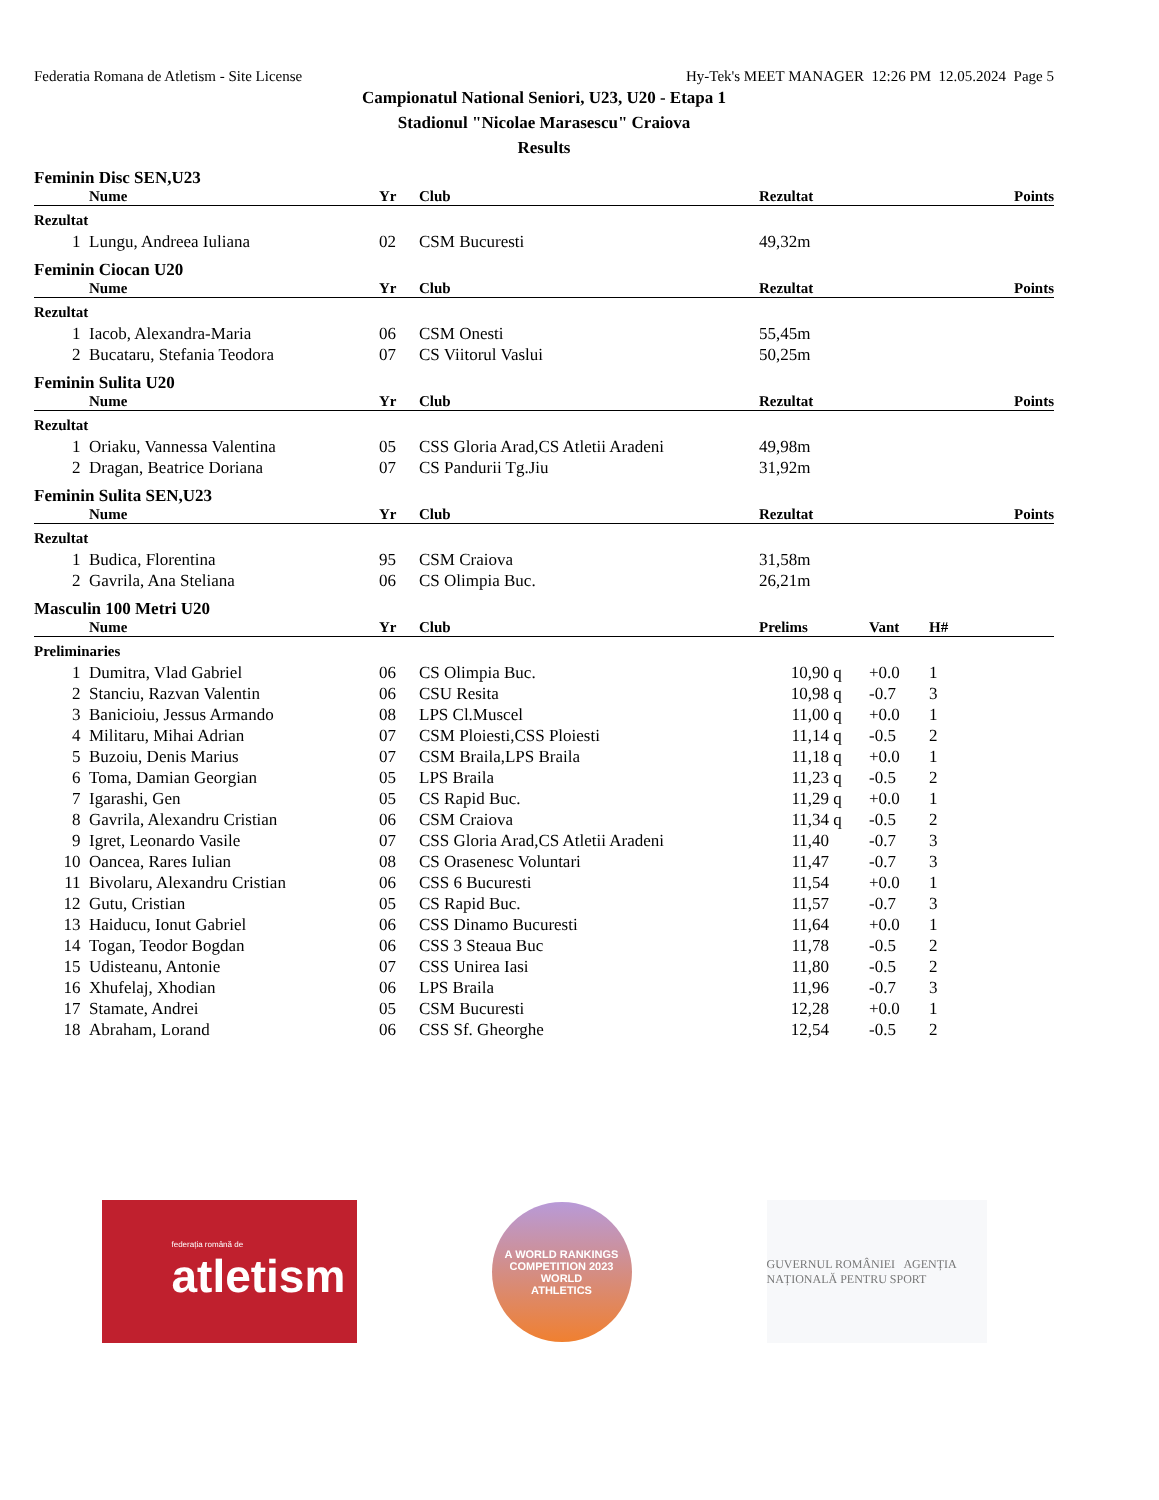Federatia Romana de Atletism - Site License Hy-Tek's MEET MANAGER 12:26 PM 12.05.2024 Page 5
Campionatul National Seniori, U23, U20 - Etapa 1
Stadionul "Nicolae Marasescu" Craiova
Results
Feminin Disc SEN,U23
| | Nume | Yr | Club | Rezultat | Points |
| --- | --- | --- | --- | --- | --- |
| Rezultat | | | | | |
| 1 | Lungu, Andreea Iuliana | 02 | CSM Bucuresti | 49,32m | |
Feminin Ciocan U20
| | Nume | Yr | Club | Rezultat | Points |
| --- | --- | --- | --- | --- | --- |
| Rezultat | | | | | |
| 1 | Iacob, Alexandra-Maria | 06 | CSM Onesti | 55,45m | |
| 2 | Bucataru, Stefania Teodora | 07 | CS Viitorul Vaslui | 50,25m | |
Feminin Sulita U20
| | Nume | Yr | Club | Rezultat | Points |
| --- | --- | --- | --- | --- | --- |
| Rezultat | | | | | |
| 1 | Oriaku, Vannessa Valentina | 05 | CSS Gloria Arad,CS Atletii Aradeni | 49,98m | |
| 2 | Dragan, Beatrice Doriana | 07 | CS Pandurii Tg.Jiu | 31,92m | |
Feminin Sulita SEN,U23
| | Nume | Yr | Club | Rezultat | Points |
| --- | --- | --- | --- | --- | --- |
| Rezultat | | | | | |
| 1 | Budica, Florentina | 95 | CSM Craiova | 31,58m | |
| 2 | Gavrila, Ana Steliana | 06 | CS Olimpia Buc. | 26,21m | |
Masculin 100 Metri U20
| | Nume | Yr | Club | Prelims | | Vant | H# |
| --- | --- | --- | --- | --- | --- | --- | --- |
| Preliminaries | | | | | | | |
| 1 | Dumitra, Vlad Gabriel | 06 | CS Olimpia Buc. | 10,90 | q | +0.0 | 1 |
| 2 | Stanciu, Razvan Valentin | 06 | CSU Resita | 10,98 | q | -0.7 | 3 |
| 3 | Banicioiu, Jessus Armando | 08 | LPS Cl.Muscel | 11,00 | q | +0.0 | 1 |
| 4 | Militaru, Mihai Adrian | 07 | CSM Ploiesti,CSS Ploiesti | 11,14 | q | -0.5 | 2 |
| 5 | Buzoiu, Denis Marius | 07 | CSM Braila,LPS Braila | 11,18 | q | +0.0 | 1 |
| 6 | Toma, Damian Georgian | 05 | LPS Braila | 11,23 | q | -0.5 | 2 |
| 7 | Igarashi, Gen | 05 | CS Rapid Buc. | 11,29 | q | +0.0 | 1 |
| 8 | Gavrila, Alexandru Cristian | 06 | CSM Craiova | 11,34 | q | -0.5 | 2 |
| 9 | Igret, Leonardo Vasile | 07 | CSS Gloria Arad,CS Atletii Aradeni | 11,40 | | -0.7 | 3 |
| 10 | Oancea, Rares Iulian | 08 | CS Orasenesc Voluntari | 11,47 | | -0.7 | 3 |
| 11 | Bivolaru, Alexandru Cristian | 06 | CSS 6 Bucuresti | 11,54 | | +0.0 | 1 |
| 12 | Gutu, Cristian | 05 | CS Rapid Buc. | 11,57 | | -0.7 | 3 |
| 13 | Haiducu, Ionut Gabriel | 06 | CSS Dinamo Bucuresti | 11,64 | | +0.0 | 1 |
| 14 | Togan, Teodor Bogdan | 06 | CSS 3 Steaua Buc | 11,78 | | -0.5 | 2 |
| 15 | Udisteanu, Antonie | 07 | CSS Unirea Iasi | 11,80 | | -0.5 | 2 |
| 16 | Xhufelaj, Xhodian | 06 | LPS Braila | 11,96 | | -0.7 | 3 |
| 17 | Stamate, Andrei | 05 | CSM Bucuresti | 12,28 | | +0.0 | 1 |
| 18 | Abraham, Lorand | 06 | CSS Sf. Gheorghe | 12,54 | | -0.5 | 2 |
federația română de
atletism
A WORLD RANKINGS COMPETITION 2023
WORLD
ATHLETICS
GUVERNUL ROMÂNIEI AGENȚIA NAȚIONALĂ PENTRU SPORT